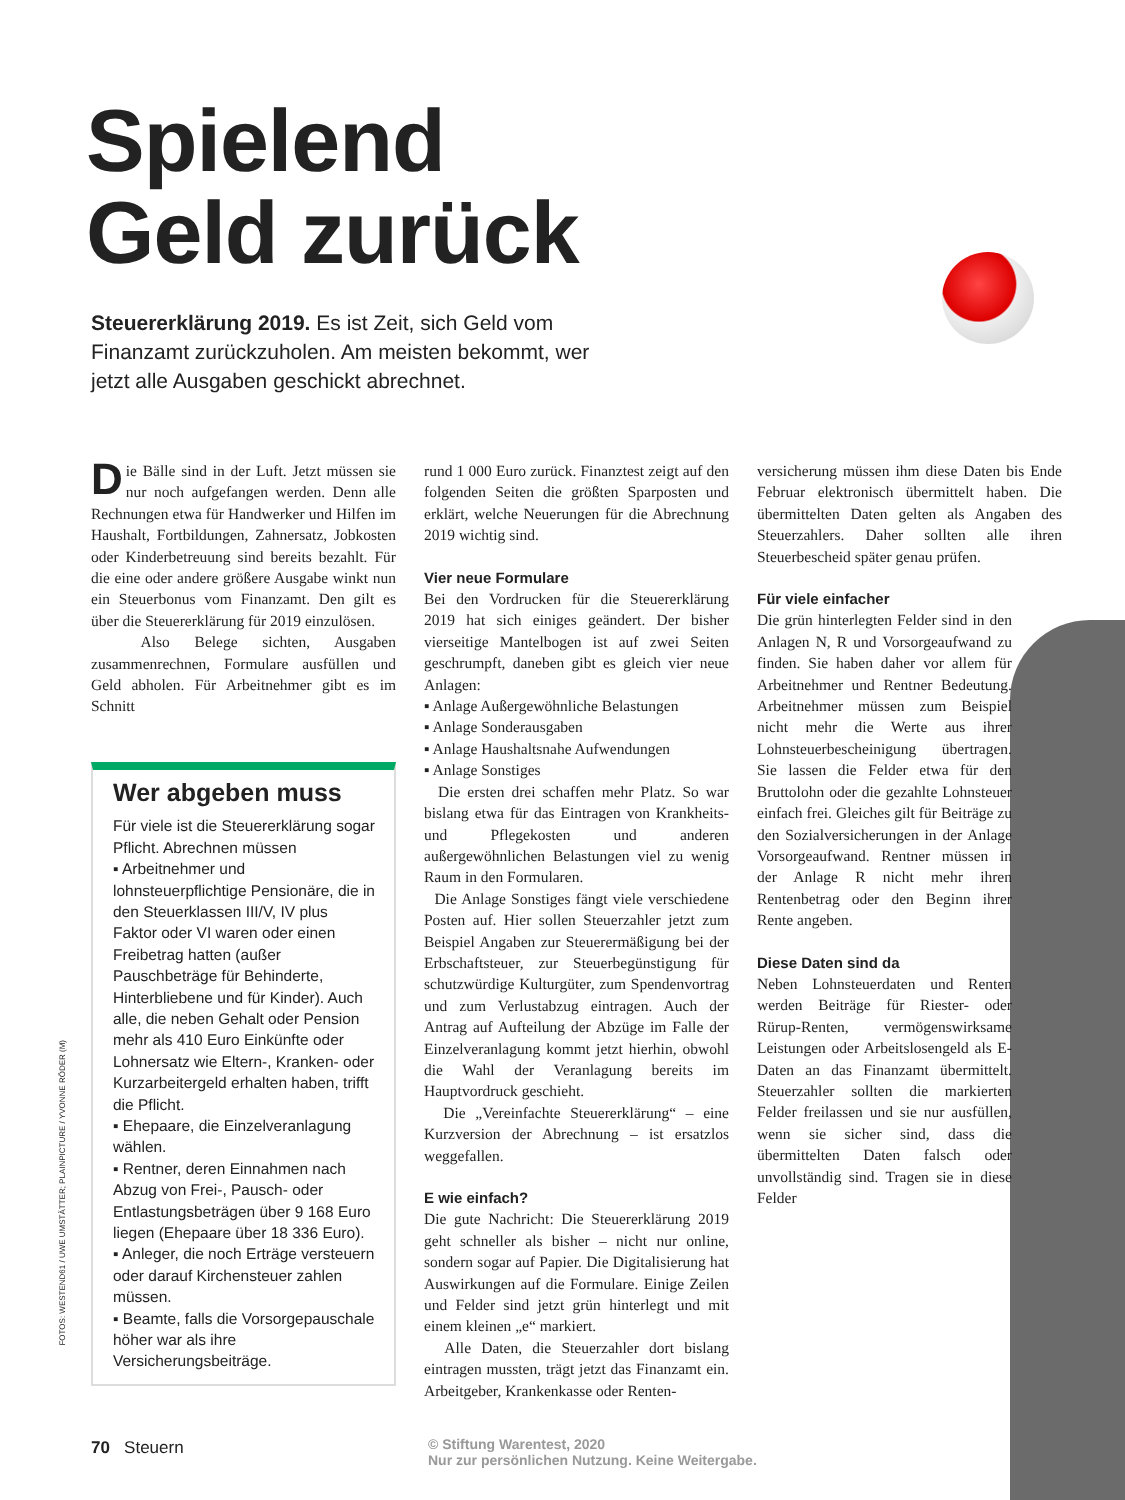Spielend
Geld zurück
Steuererklärung 2019. Es ist Zeit, sich Geld vom Finanzamt zurückzuholen. Am meisten bekommt, wer jetzt alle Ausgaben geschickt abrechnet.
Die Bälle sind in der Luft. Jetzt müssen sie nur noch aufgefangen werden. Denn alle Rechnungen etwa für Handwerker und Hilfen im Haushalt, Fortbildungen, Zahnersatz, Jobkosten oder Kinderbetreuung sind bereits bezahlt. Für die eine oder andere größere Ausgabe winkt nun ein Steuerbonus vom Finanzamt. Den gilt es über die Steuererklärung für 2019 einzulösen.
Also Belege sichten, Ausgaben zusammenrechnen, Formulare ausfüllen und Geld abholen. Für Arbeitnehmer gibt es im Schnitt
Wer abgeben muss
Für viele ist die Steuererklärung sogar Pflicht. Abrechnen müssen
▪ Arbeitnehmer und lohnsteuerpflichtige Pensionäre, die in den Steuerklassen III/V, IV plus Faktor oder VI waren oder einen Freibetrag hatten (außer Pauschbeträge für Behinderte, Hinterbliebene und für Kinder). Auch alle, die neben Gehalt oder Pension mehr als 410 Euro Einkünfte oder Lohnersatz wie Eltern-, Kranken- oder Kurzarbeitergeld erhalten haben, trifft die Pflicht.
▪ Ehepaare, die Einzelveranlagung wählen.
▪ Rentner, deren Einnahmen nach Abzug von Frei-, Pausch- oder Entlastungsbeträgen über 9 168 Euro liegen (Ehepaare über 18 336 Euro).
▪ Anleger, die noch Erträge versteuern oder darauf Kirchensteuer zahlen müssen.
▪ Beamte, falls die Vorsorgepauschale höher war als ihre Versicherungsbeiträge.
rund 1 000 Euro zurück. Finanztest zeigt auf den folgenden Seiten die größten Sparposten und erklärt, welche Neuerungen für die Abrechnung 2019 wichtig sind.
Vier neue Formulare
Bei den Vordrucken für die Steuererklärung 2019 hat sich einiges geändert. Der bisher vierseitige Mantelbogen ist auf zwei Seiten geschrumpft, daneben gibt es gleich vier neue Anlagen:
▪ Anlage Außergewöhnliche Belastungen
▪ Anlage Sonderausgaben
▪ Anlage Haushaltsnahe Aufwendungen
▪ Anlage Sonstiges
Die ersten drei schaffen mehr Platz. So war bislang etwa für das Eintragen von Krankheits- und Pflegekosten und anderen außergewöhnlichen Belastungen viel zu wenig Raum in den Formularen.
Die Anlage Sonstiges fängt viele verschiedene Posten auf. Hier sollen Steuerzahler jetzt zum Beispiel Angaben zur Steuerermäßigung bei der Erbschaftsteuer, zur Steuerbegünstigung für schutzwürdige Kulturgüter, zum Spendenvortrag und zum Verlustabzug eintragen. Auch der Antrag auf Aufteilung der Abzüge im Falle der Einzelveranlagung kommt jetzt hierhin, obwohl die Wahl der Veranlagung bereits im Hauptvordruck geschieht.
Die „Vereinfachte Steuererklärung“ – eine Kurzversion der Abrechnung – ist ersatzlos weggefallen.
E wie einfach?
Die gute Nachricht: Die Steuererklärung 2019 geht schneller als bisher – nicht nur online, sondern sogar auf Papier. Die Digitalisierung hat Auswirkungen auf die Formulare. Einige Zeilen und Felder sind jetzt grün hinterlegt und mit einem kleinen „e“ markiert.
Alle Daten, die Steuerzahler dort bislang eintragen mussten, trägt jetzt das Finanzamt ein. Arbeitgeber, Krankenkasse oder Renten-
versicherung müssen ihm diese Daten bis Ende Februar elektronisch übermittelt haben. Die übermittelten Daten gelten als Angaben des Steuerzahlers. Daher sollten alle ihren Steuerbescheid später genau prüfen.
Für viele einfacher
Die grün hinterlegten Felder sind in den Anlagen N, R und Vorsorgeaufwand zu finden. Sie haben daher vor allem für Arbeitnehmer und Rentner Bedeutung. Arbeitnehmer müssen zum Beispiel nicht mehr die Werte aus ihrer Lohnsteuerbescheinigung übertragen. Sie lassen die Felder etwa für den Bruttolohn oder die gezahlte Lohnsteuer einfach frei. Gleiches gilt für Beiträge zu den Sozialversicherungen in der Anlage Vorsorgeaufwand. Rentner müssen in der Anlage R nicht mehr ihren Rentenbetrag oder den Beginn ihrer Rente angeben.
Diese Daten sind da
Neben Lohnsteuerdaten und Renten werden Beiträge für Riester- oder Rürup-Renten, vermögenswirksame Leistungen oder Arbeitslosengeld als E-Daten an das Finanzamt übermittelt. Steuerzahler sollten die markierten Felder freilassen und sie nur ausfüllen, wenn sie sicher sind, dass die übermittelten Daten falsch oder unvollständig sind. Tragen sie in diese Felder
FOTOS: WESTEND61 / UWE UMSTÄTTER; PLAINPICTURE / YVONNE RÖDER (M)
70 Steuern
© Stiftung Warentest, 2020
Nur zur persönlichen Nutzung. Keine Weitergabe.